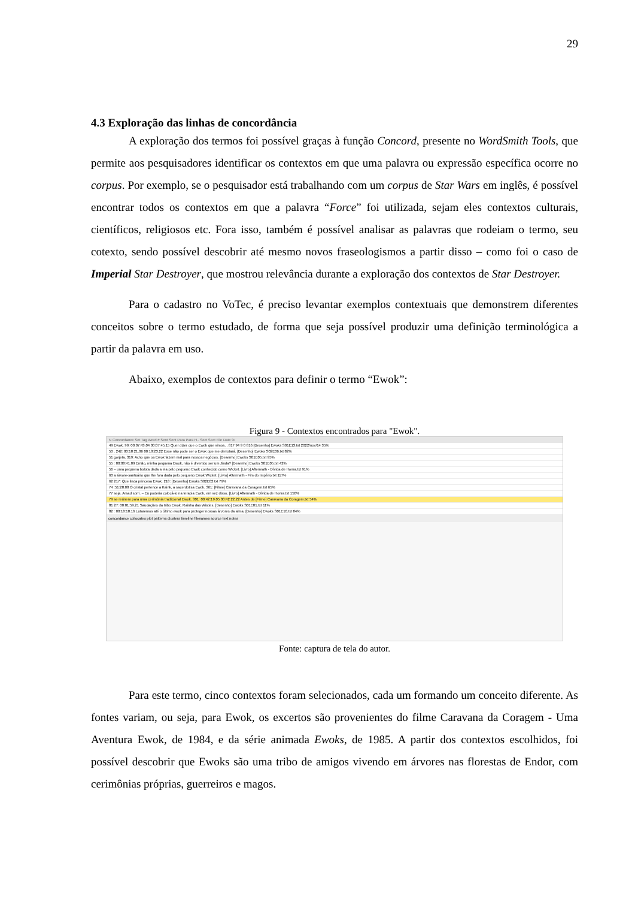29
4.3 Exploração das linhas de concordância
A exploração dos termos foi possível graças à função Concord, presente no WordSmith Tools, que permite aos pesquisadores identificar os contextos em que uma palavra ou expressão específica ocorre no corpus. Por exemplo, se o pesquisador está trabalhando com um corpus de Star Wars em inglês, é possível encontrar todos os contextos em que a palavra “Force” foi utilizada, sejam eles contextos culturais, científicos, religiosos etc. Fora isso, também é possível analisar as palavras que rodeiam o termo, seu cotexto, sendo possível descobrir até mesmo novos fraseologismos a partir disso – como foi o caso de Imperial Star Destroyer, que mostrou relevância durante a exploração dos contextos de Star Destroyer.
Para o cadastro no VoTec, é preciso levantar exemplos contextuais que demonstrem diferentes conceitos sobre o termo estudado, de forma que seja possível produzir uma definição terminológica a partir da palavra em uso.
Abaixo, exemplos de contextos para definir o termo “Ewok”:
Figura 9 - Contextos encontrados para "Ewok".
N Concordance Set Tag Word # Sent Sent Para Para H.. Sect Sect File Date %
49 Ewok. 99: 00:07:43.04 00:07:45.15 Quer dizer que o Ewok que vimos... 817 94 9 0 816 [Desenho] Ewoks S01E13.txt 2022/nov/14 35%
50 . 242: 00:18:21.06 00:18:23.22 Esse não pode ser o Ewok que me derrotará. [Desenho] Ewoks S02E06.txt 82%
51 gorjeta. 319: Acho que os Ewok fazem mal para nossos negócios. [Desenho] Ewoks S01E05.txt 95%
55 : 00:08:41.09 Então, minha pequena Ewok, não é divertido ser um Jinda? [Desenho] Ewoks S01E05.txt 42%
56 – uma pequena bolota dada a ela pelo pequeno Ewok conhecido como Wicket. [Livro] Aftermath - Dívida de Honra.txt 91%
60 a árvore-santuário que lhe fora dada pelo pequeno Ewok Wicket. [Livro] Aftermath - Fim do Império.txt 117%
62 217: Que linda princesa Ewok. 218: [Desenho] Ewoks S02E02.txt 79%
74 :51:28.08 O cristal pertence a Kaink, a sacerdotisa Ewok. 361: [Filme] Caravana da Coragem.txt 65%
77 seja. Arsad sorri. – Eu poderia colocá-lo na terapia Ewok, em vez disso. [Livro] Aftermath - Dívida de Honra.txt 150%
79 se reúnem para uma cerimônia tradicional Ewok. 301: 00:42:19.05 00:42:22.22 Antes de [Filme] Caravana da Coragem.txt 54%
81 27: 00:01:59.21 Saudações da tribo Ewok, Rainha das Wisties. [Desenho] Ewoks S01E01.txt 11%
82 : 00:18:18.16 Lutaremos até o último ewok para proteger nossas árvores da alma. [Desenho] Ewoks S01E10.txt 84%
concordance collocates plot patterns clusters timeline filenames source text notes
Fonte: captura de tela do autor.
Para este termo, cinco contextos foram selecionados, cada um formando um conceito diferente. As fontes variam, ou seja, para Ewok, os excertos são provenientes do filme Caravana da Coragem - Uma Aventura Ewok, de 1984, e da série animada Ewoks, de 1985. A partir dos contextos escolhidos, foi possível descobrir que Ewoks são uma tribo de amigos vivendo em árvores nas florestas de Endor, com cerimônias próprias, guerreiros e magos.